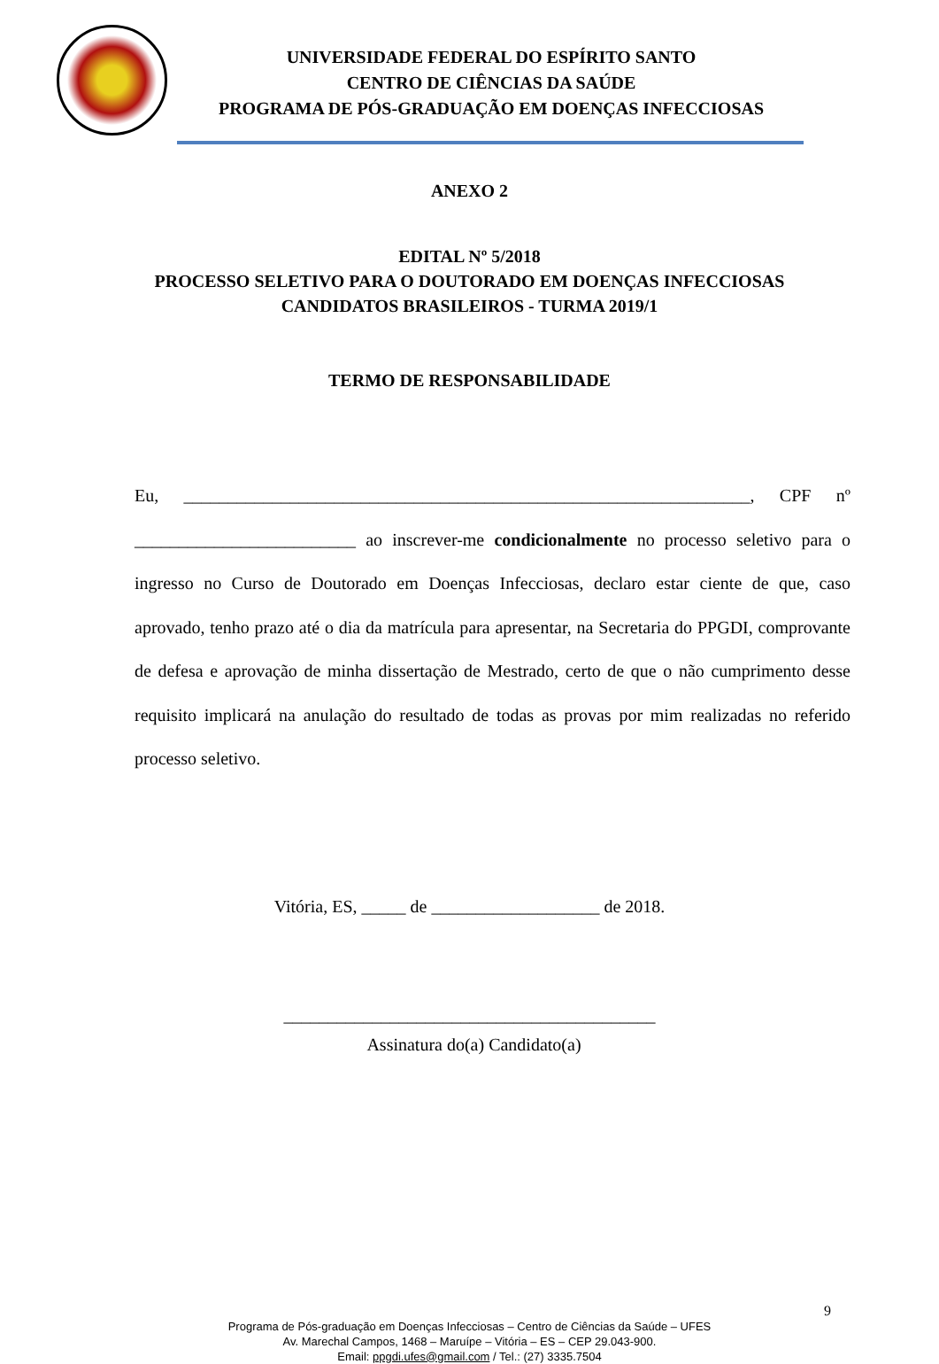UNIVERSIDADE FEDERAL DO ESPÍRITO SANTO
CENTRO DE CIÊNCIAS DA SAÚDE
PROGRAMA DE PÓS-GRADUAÇÃO EM DOENÇAS INFECCIOSAS
ANEXO 2
EDITAL Nº 5/2018
PROCESSO SELETIVO PARA O DOUTORADO EM DOENÇAS INFECCIOSAS
CANDIDATOS BRASILEIROS - TURMA 2019/1
TERMO DE RESPONSABILIDADE
Eu, ________________________________________________________________, CPF nº _________________________ ao inscrever-me condicionalmente no processo seletivo para o ingresso no Curso de Doutorado em Doenças Infecciosas, declaro estar ciente de que, caso aprovado, tenho prazo até o dia da matrícula para apresentar, na Secretaria do PPGDI, comprovante de defesa e aprovação de minha dissertação de Mestrado, certo de que o não cumprimento desse requisito implicará na anulação do resultado de todas as provas por mim realizadas no referido processo seletivo.
Vitória, ES, _____ de ___________________ de 2018.
__________________________________________
Assinatura do(a) Candidato(a)
9
Programa de Pós-graduação em Doenças Infecciosas – Centro de Ciências da Saúde – UFES
Av. Marechal Campos, 1468 – Maruípe – Vitória – ES – CEP 29.043-900.
Email: ppgdi.ufes@gmail.com / Tel.: (27) 3335.7504